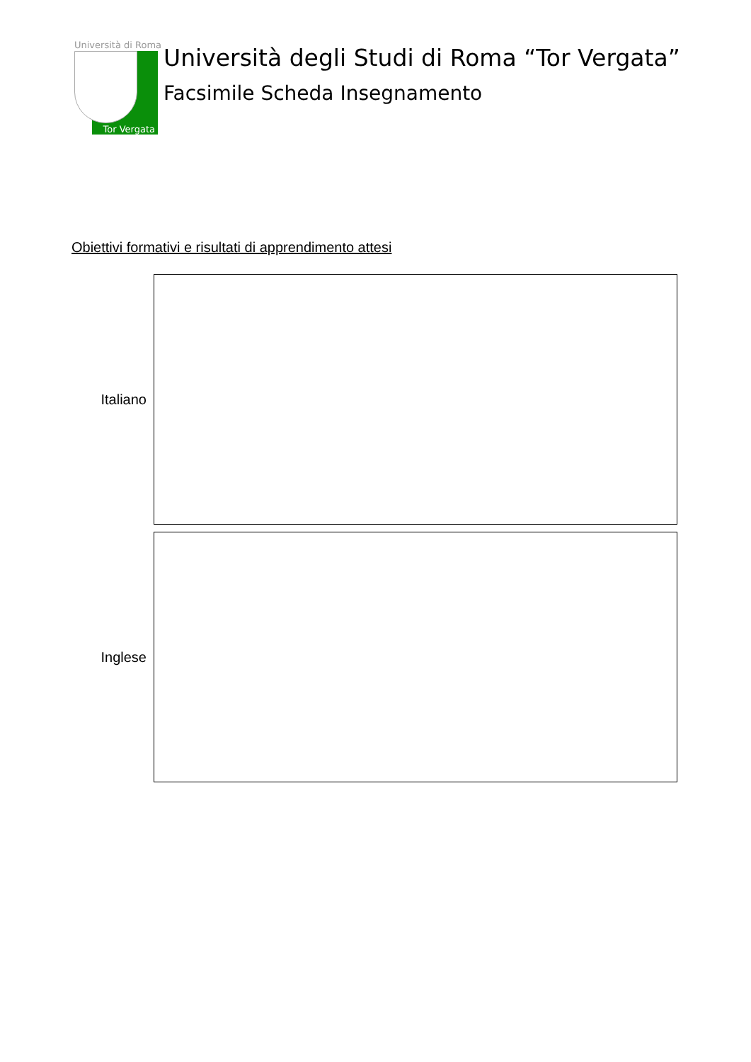Università di Roma
Tor Vergata
Università degli Studi di Roma “Tor Vergata”
Facsimile Scheda Insegnamento
Obiettivi formativi e risultati di apprendimento attesi
Italiano
Inglese